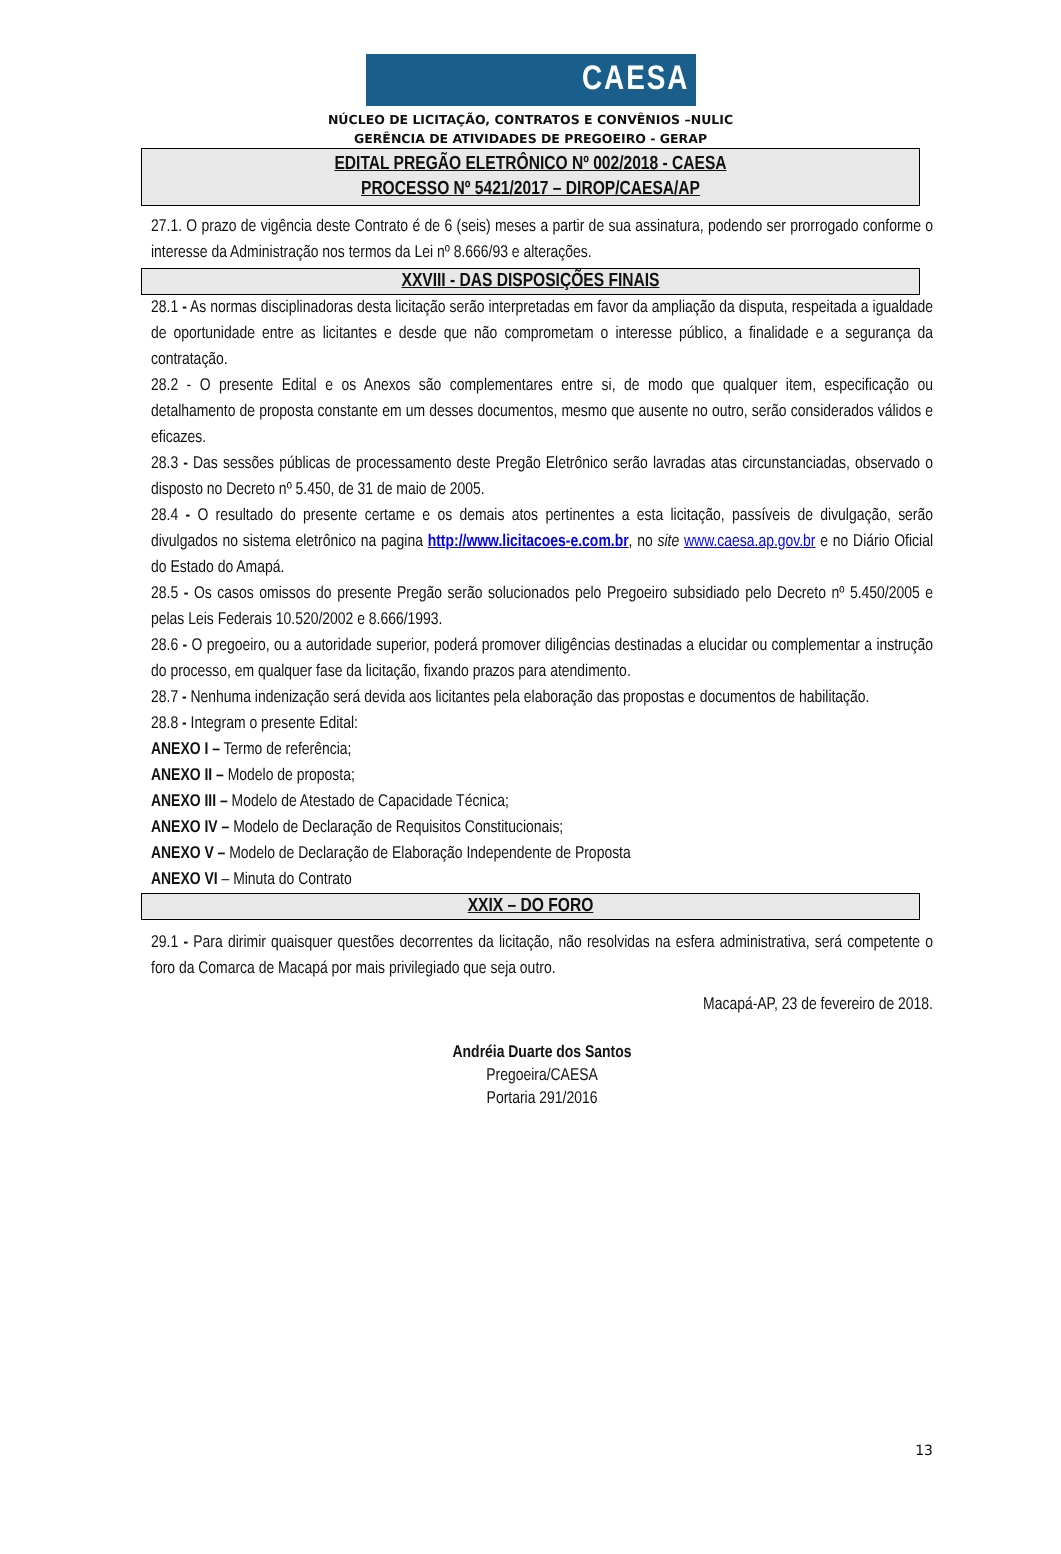CAESA
NÚCLEO DE LICITAÇÃO, CONTRATOS E CONVÊNIOS –NULIC
GERÊNCIA DE ATIVIDADES DE PREGOEIRO - GERAP
EDITAL PREGÃO ELETRÔNICO Nº 002/2018 - CAESA
PROCESSO Nº 5421/2017 – DIROP/CAESA/AP
27.1. O prazo de vigência deste Contrato é de 6 (seis) meses a partir de sua assinatura, podendo ser prorrogado conforme o interesse da Administração nos termos da Lei nº 8.666/93 e alterações.
XXVIII - DAS DISPOSIÇÕES FINAIS
28.1 - As normas disciplinadoras desta licitação serão interpretadas em favor da ampliação da disputa, respeitada a igualdade de oportunidade entre as licitantes e desde que não comprometam o interesse público, a finalidade e a segurança da contratação.
28.2 - O presente Edital e os Anexos são complementares entre si, de modo que qualquer item, especificação ou detalhamento de proposta constante em um desses documentos, mesmo que ausente no outro, serão considerados válidos e eficazes.
28.3 - Das sessões públicas de processamento deste Pregão Eletrônico serão lavradas atas circunstanciadas, observado o disposto no Decreto nº 5.450, de 31 de maio de 2005.
28.4 - O resultado do presente certame e os demais atos pertinentes a esta licitação, passíveis de divulgação, serão divulgados no sistema eletrônico na pagina http://www.licitacoes-e.com.br, no site www.caesa.ap.gov.br e no Diário Oficial do Estado do Amapá.
28.5 - Os casos omissos do presente Pregão serão solucionados pelo Pregoeiro subsidiado pelo Decreto nº 5.450/2005 e pelas Leis Federais 10.520/2002 e 8.666/1993.
28.6 - O pregoeiro, ou a autoridade superior, poderá promover diligências destinadas a elucidar ou complementar a instrução do processo, em qualquer fase da licitação, fixando prazos para atendimento.
28.7 - Nenhuma indenização será devida aos licitantes pela elaboração das propostas e documentos de habilitação.
28.8 - Integram o presente Edital:
ANEXO I – Termo de referência;
ANEXO II – Modelo de proposta;
ANEXO III – Modelo de Atestado de Capacidade Técnica;
ANEXO IV – Modelo de Declaração de Requisitos Constitucionais;
ANEXO V – Modelo de Declaração de Elaboração Independente de Proposta
ANEXO VI – Minuta do Contrato
XXIX – DO FORO
29.1 - Para dirimir quaisquer questões decorrentes da licitação, não resolvidas na esfera administrativa, será competente o foro da Comarca de Macapá por mais privilegiado que seja outro.
Macapá-AP, 23 de fevereiro de 2018.
Andréia Duarte dos Santos
Pregoeira/CAESA
Portaria 291/2016
13